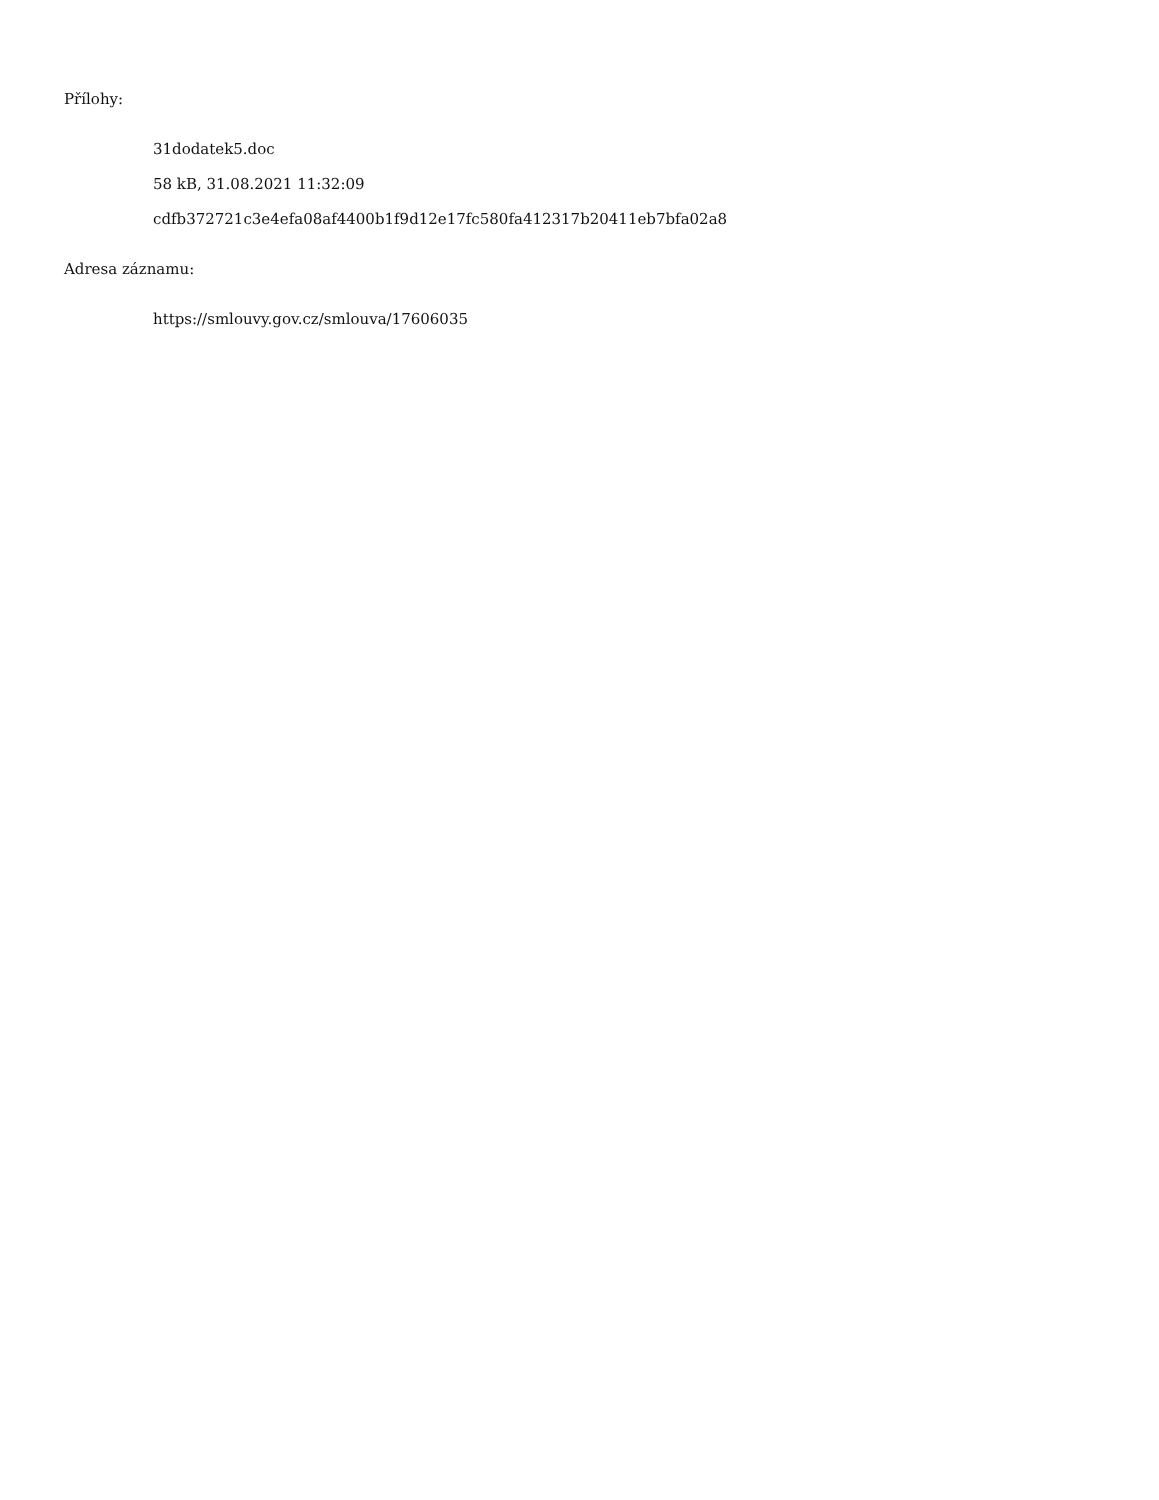Přílohy:
31dodatek5.doc
58 kB, 31.08.2021 11:32:09
cdfb372721c3e4efa08af4400b1f9d12e17fc580fa412317b20411eb7bfa02a8
Adresa záznamu:
https://smlouvy.gov.cz/smlouva/17606035